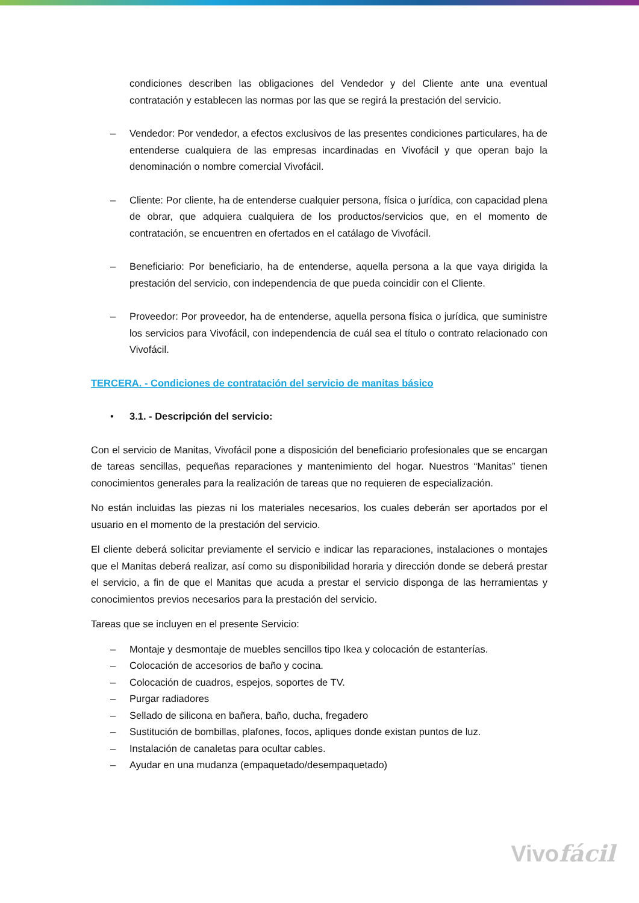condiciones describen las obligaciones del Vendedor y del Cliente ante una eventual contratación y establecen las normas por las que se regirá la prestación del servicio.
– Vendedor: Por vendedor, a efectos exclusivos de las presentes condiciones particulares, ha de entenderse cualquiera de las empresas incardinadas en Vivofácil y que operan bajo la denominación o nombre comercial Vivofácil.
– Cliente: Por cliente, ha de entenderse cualquier persona, física o jurídica, con capacidad plena de obrar, que adquiera cualquiera de los productos/servicios que, en el momento de contratación, se encuentren en ofertados en el catálago de Vivofácil.
– Beneficiario: Por beneficiario, ha de entenderse, aquella persona a la que vaya dirigida la prestación del servicio, con independencia de que pueda coincidir con el Cliente.
– Proveedor: Por proveedor, ha de entenderse, aquella persona física o jurídica, que suministre los servicios para Vivofácil, con independencia de cuál sea el título o contrato relacionado con Vivofácil.
TERCERA. - Condiciones de contratación del servicio de manitas básico
• 3.1. - Descripción del servicio:
Con el servicio de Manitas, Vivofácil pone a disposición del beneficiario profesionales que se encargan de tareas sencillas, pequeñas reparaciones y mantenimiento del hogar. Nuestros “Manitas” tienen conocimientos generales para la realización de tareas que no requieren de especialización.
No están incluidas las piezas ni los materiales necesarios, los cuales deberán ser aportados por el usuario en el momento de la prestación del servicio.
El cliente deberá solicitar previamente el servicio e indicar las reparaciones, instalaciones o montajes que el Manitas deberá realizar, así como su disponibilidad horaria y dirección donde se deberá prestar el servicio, a fin de que el Manitas que acuda a prestar el servicio disponga de las herramientas y conocimientos previos necesarios para la prestación del servicio.
Tareas que se incluyen en el presente Servicio:
– Montaje y desmontaje de muebles sencillos tipo Ikea y colocación de estanterías.
– Colocación de accesorios de baño y cocina.
– Colocación de cuadros, espejos, soportes de TV.
– Purgar radiadores
– Sellado de silicona en bañera, baño, ducha, fregadero
– Sustitución de bombillas, plafones, focos, apliques donde existan puntos de luz.
– Instalación de canaletas para ocultar cables.
– Ayudar en una mudanza (empaquetado/desempaquetado)
Vivofácil